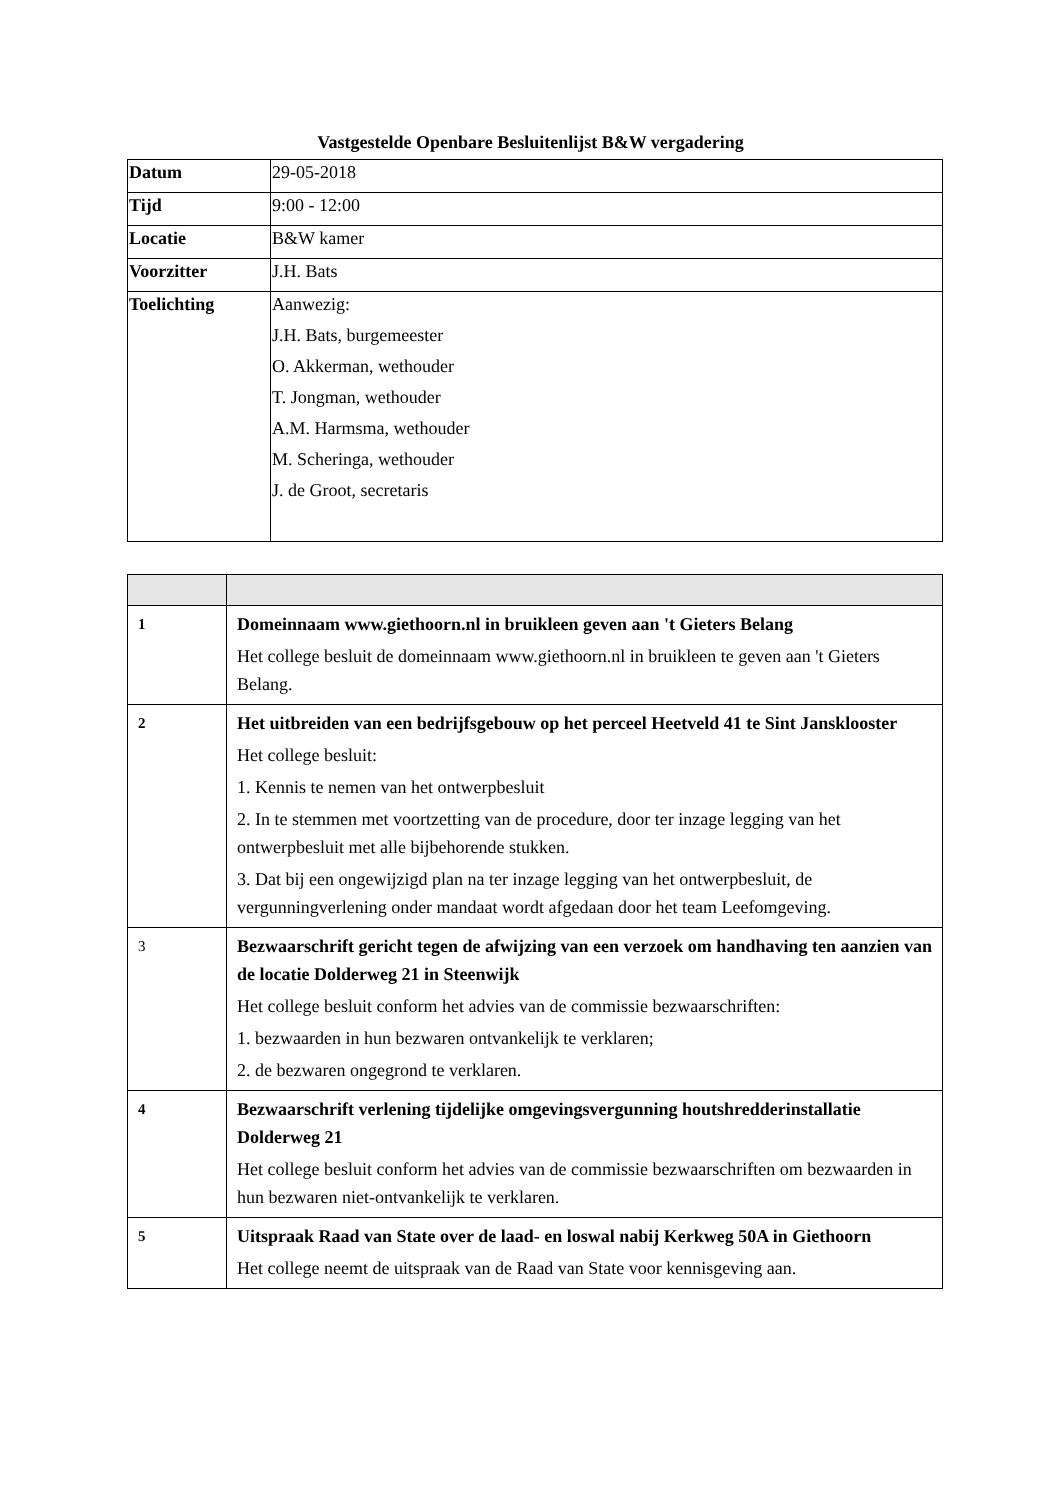Vastgestelde Openbare Besluitenlijst B&W vergadering
| Datum | 29-05-2018 |
| Tijd | 9:00 - 12:00 |
| Locatie | B&W kamer |
| Voorzitter | J.H. Bats |
| Toelichting | Aanwezig: J.H. Bats, burgemeester O. Akkerman, wethouder T. Jongman, wethouder A.M. Harmsma, wethouder M. Scheringa, wethouder J. de Groot, secretaris |
| 1 | Domeinnaam www.giethoorn.nl in bruikleen geven aan 't Gieters Belang Het college besluit de domeinnaam www.giethoorn.nl in bruikleen te geven aan 't Gieters Belang. |
| 2 | Het uitbreiden van een bedrijfsgebouw op het perceel Heetveld 41 te Sint Jansklooster Het college besluit: 1. Kennis te nemen van het ontwerpbesluit 2. In te stemmen met voortzetting van de procedure, door ter inzage legging van het ontwerpbesluit met alle bijbehorende stukken. 3. Dat bij een ongewijzigd plan na ter inzage legging van het ontwerpbesluit, de vergunningverlening onder mandaat wordt afgedaan door het team Leefomgeving. |
| 3 | Bezwaarschrift gericht tegen de afwijzing van een verzoek om handhaving ten aanzien van de locatie Dolderweg 21 in Steenwijk Het college besluit conform het advies van de commissie bezwaarschriften: 1. bezwaarden in hun bezwaren ontvankelijk te verklaren; 2. de bezwaren ongegrond te verklaren. |
| 4 | Bezwaarschrift verlening tijdelijke omgevingsvergunning houtshredderinstallatie Dolderweg 21 Het college besluit conform het advies van de commissie bezwaarschriften om bezwaarden in hun bezwaren niet-ontvankelijk te verklaren. |
| 5 | Uitspraak Raad van State over de laad- en loswal nabij Kerkweg 50A in Giethoorn Het college neemt de uitspraak van de Raad van State voor kennisgeving aan. |